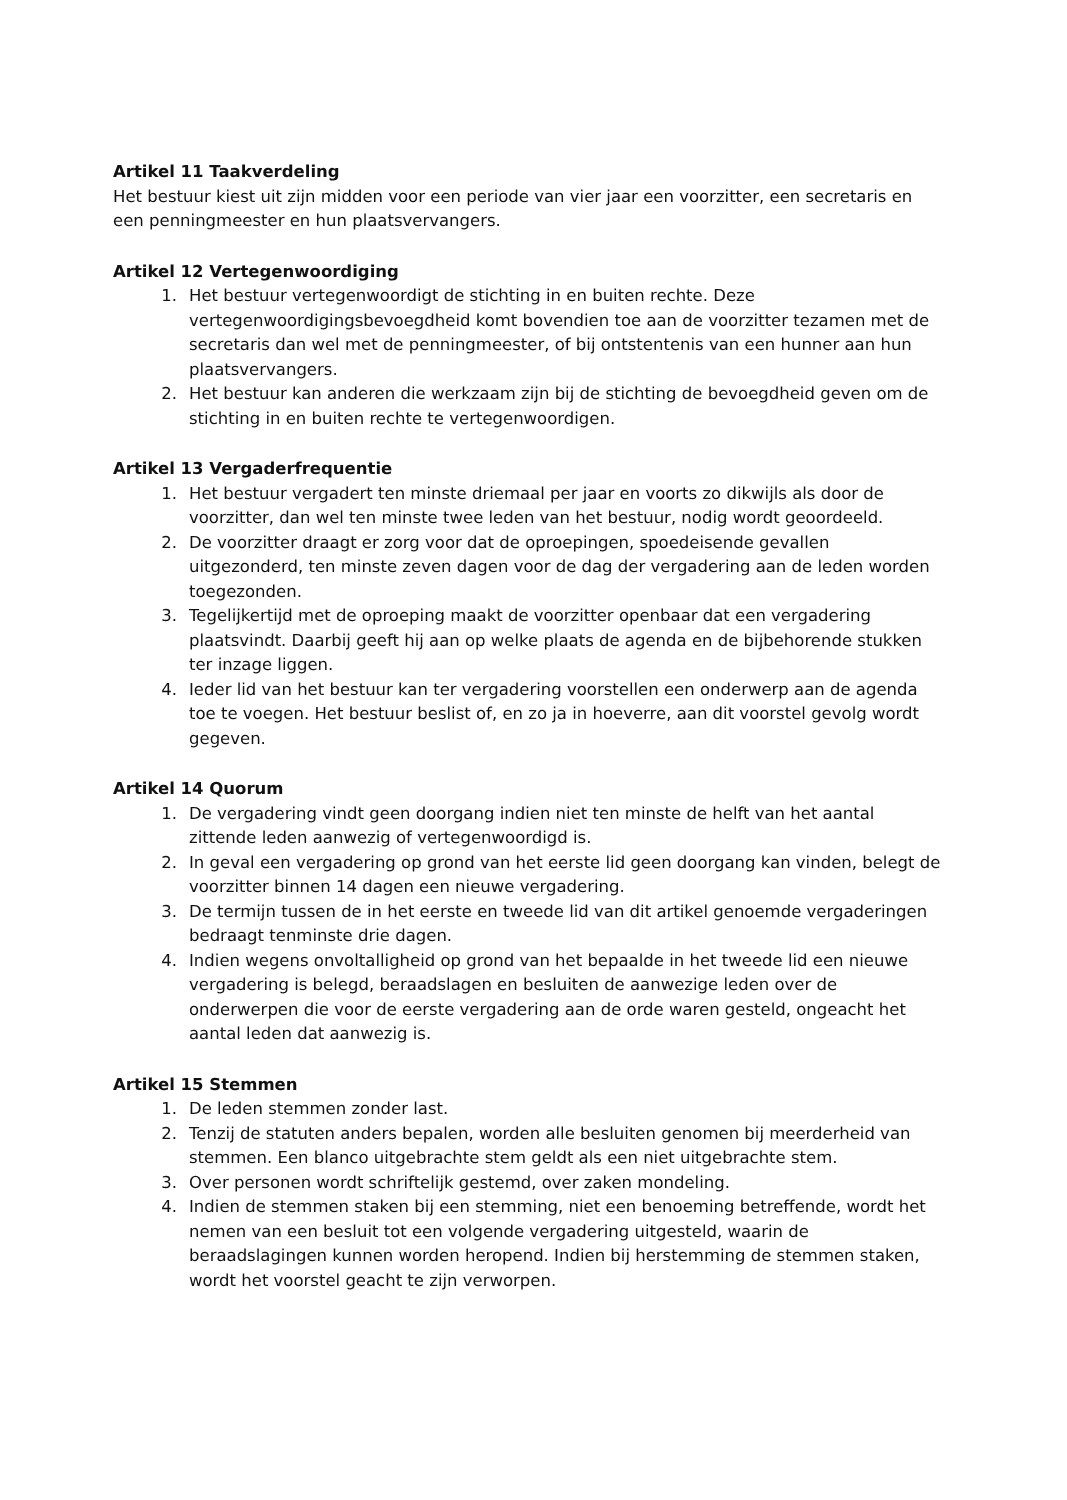Artikel 11 Taakverdeling
Het bestuur kiest uit zijn midden voor een periode van vier jaar een voorzitter, een secretaris en een penningmeester en hun plaatsvervangers.
Artikel 12 Vertegenwoordiging
1. Het bestuur vertegenwoordigt de stichting in en buiten rechte. Deze vertegenwoordigingsbevoegdheid komt bovendien toe aan de voorzitter tezamen met de secretaris dan wel met de penningmeester, of bij ontstentenis van een hunner aan hun plaatsvervangers.
2. Het bestuur kan anderen die werkzaam zijn bij de stichting de bevoegdheid geven om de stichting in en buiten rechte te vertegenwoordigen.
Artikel 13 Vergaderfrequentie
1. Het bestuur vergadert ten minste driemaal per jaar en voorts zo dikwijls als door de voorzitter, dan wel ten minste twee leden van het bestuur, nodig wordt geoordeeld.
2. De voorzitter draagt er zorg voor dat de oproepingen, spoedeisende gevallen uitgezonderd, ten minste zeven dagen voor de dag der vergadering aan de leden worden toegezonden.
3. Tegelijkertijd met de oproeping maakt de voorzitter openbaar dat een vergadering plaatsvindt. Daarbij geeft hij aan op welke plaats de agenda en de bijbehorende stukken ter inzage liggen.
4. Ieder lid van het bestuur kan ter vergadering voorstellen een onderwerp aan de agenda toe te voegen. Het bestuur beslist of, en zo ja in hoeverre, aan dit voorstel gevolg wordt gegeven.
Artikel 14 Quorum
1. De vergadering vindt geen doorgang indien niet ten minste de helft van het aantal zittende leden aanwezig of vertegenwoordigd is.
2. In geval een vergadering op grond van het eerste lid geen doorgang kan vinden, belegt de voorzitter binnen 14 dagen een nieuwe vergadering.
3. De termijn tussen de in het eerste en tweede lid van dit artikel genoemde vergaderingen bedraagt tenminste drie dagen.
4. Indien wegens onvoltalligheid op grond van het bepaalde in het tweede lid een nieuwe vergadering is belegd, beraadslagen en besluiten de aanwezige leden over de onderwerpen die voor de eerste vergadering aan de orde waren gesteld, ongeacht het aantal leden dat aanwezig is.
Artikel 15 Stemmen
1. De leden stemmen zonder last.
2. Tenzij de statuten anders bepalen, worden alle besluiten genomen bij meerderheid van stemmen. Een blanco uitgebrachte stem geldt als een niet uitgebrachte stem.
3. Over personen wordt schriftelijk gestemd, over zaken mondeling.
4. Indien de stemmen staken bij een stemming, niet een benoeming betreffende, wordt het nemen van een besluit tot een volgende vergadering uitgesteld, waarin de beraadslagingen kunnen worden heropend. Indien bij herstemming de stemmen staken, wordt het voorstel geacht te zijn verworpen.